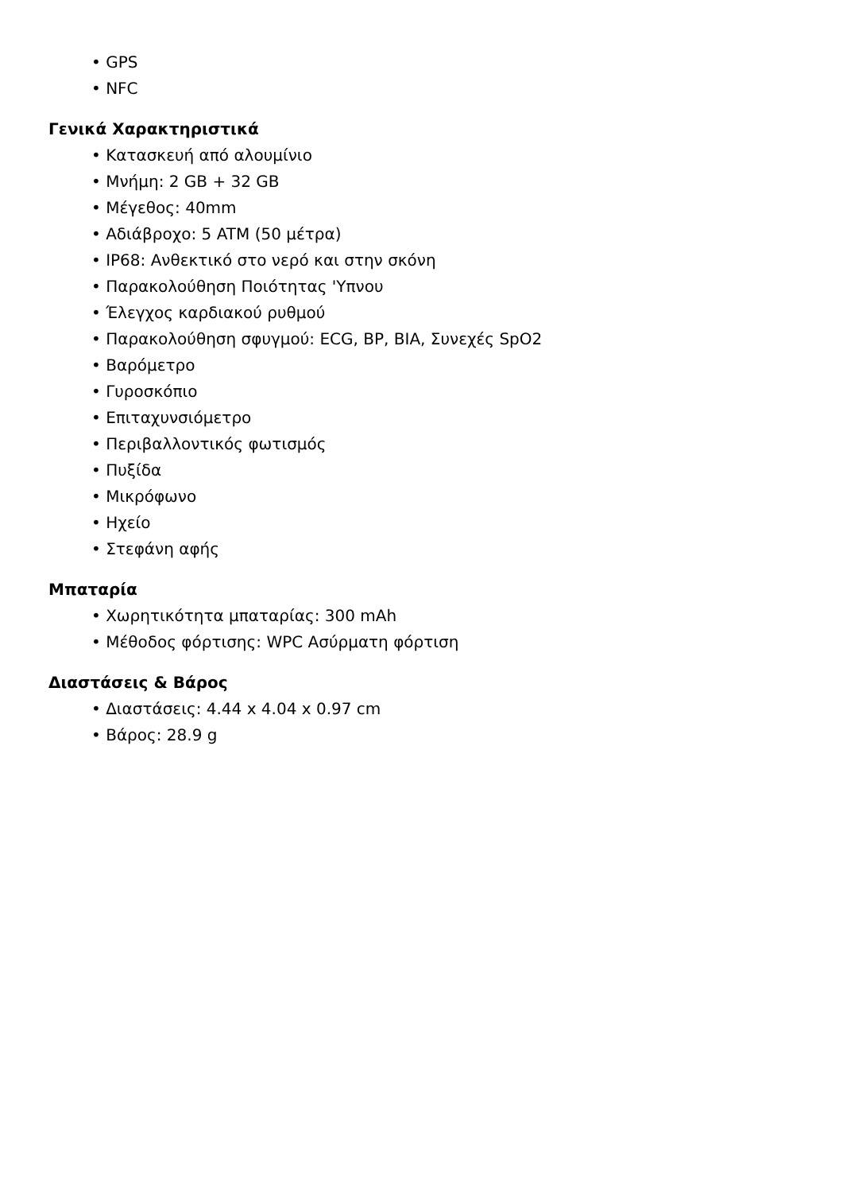• GPS
• NFC
Γενικά Χαρακτηριστικά
• Κατασκευή από αλουμίνιο
• Μνήμη: 2 GB + 32 GB
• Μέγεθος: 40mm
• Αδιάβροχο: 5 ATM (50 μέτρα)
• IP68: Ανθεκτικό στο νερό και στην σκόνη
• Παρακολούθηση Ποιότητας 'Υπνου
• Έλεγχος καρδιακού ρυθμού
• Παρακολούθηση σφυγμού: ECG, BP, BIA, Συνεχές SpO2
• Βαρόμετρο
• Γυροσκόπιο
• Επιταχυνσιόμετρο
• Περιβαλλοντικός φωτισμός
• Πυξίδα
• Μικρόφωνο
• Ηχείο
• Στεφάνη αφής
Μπαταρία
• Χωρητικότητα μπαταρίας: 300 mAh
• Μέθοδος φόρτισης: WPC Ασύρματη φόρτιση
Διαστάσεις & Βάρος
• Διαστάσεις: 4.44 x 4.04 x 0.97 cm
• Βάρος: 28.9 g